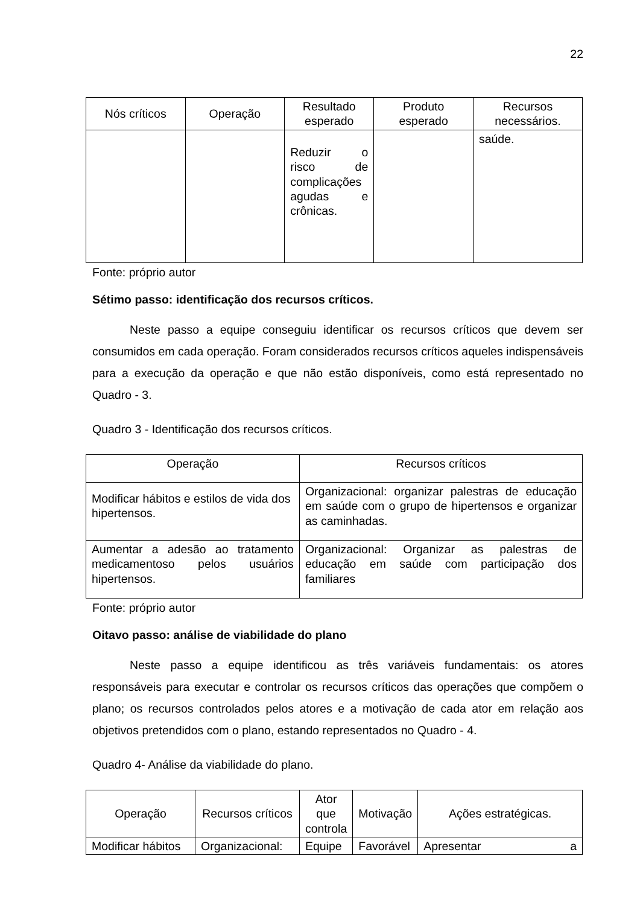22
| Nós críticos | Operação | Resultado esperado | Produto esperado | Recursos necessários. |
| --- | --- | --- | --- | --- |
| | | Reduzir o risco de complicações agudas e crônicas. | | saúde. |
Fonte: próprio autor
Sétimo passo: identificação dos recursos críticos.
Neste passo a equipe conseguiu identificar os recursos críticos que devem ser consumidos em cada operação. Foram considerados recursos críticos aqueles indispensáveis para a execução da operação e que não estão disponíveis, como está representado no Quadro - 3.
Quadro 3 - Identificação dos recursos críticos.
| Operação | Recursos críticos |
| --- | --- |
| Modificar hábitos e estilos de vida dos hipertensos. | Organizacional: organizar palestras de educação em saúde com o grupo de hipertensos e organizar as caminhadas. |
| Aumentar a adesão ao tratamento medicamentoso pelos usuários hipertensos. | Organizacional: Organizar as palestras de educação em saúde com participação dos familiares |
Fonte: próprio autor
Oitavo passo: análise de viabilidade do plano
Neste passo a equipe identificou as três variáveis fundamentais: os atores responsáveis para executar e controlar os recursos críticos das operações que compõem o plano; os recursos controlados pelos atores e a motivação de cada ator em relação aos objetivos pretendidos com o plano, estando representados no Quadro - 4.
Quadro 4- Análise da viabilidade do plano.
| Operação | Recursos críticos | Ator que controla | Motivação | Ações estratégicas. |
| --- | --- | --- | --- | --- |
| Modificar hábitos | Organizacional: | Equipe | Favorável | Apresentar a |